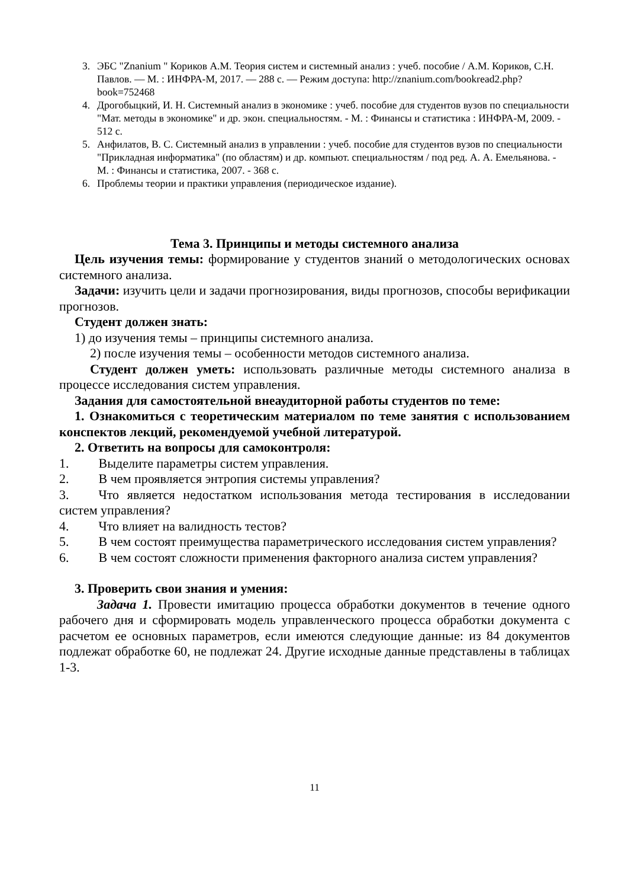3. ЭБС "Znanium " Кориков А.М. Теория систем и системный анализ : учеб. пособие / А.М. Кориков, С.Н. Павлов. — М. : ИНФРА-М, 2017. — 288 с. — Режим доступа: http://znanium.com/bookread2.php?book=752468
4. Дрогобыцкий, И. Н. Системный анализ в экономике : учеб. пособие для студентов вузов по специальности "Мат. методы в экономике" и др. экон. специальностям. - М. : Финансы и статистика : ИНФРА-М, 2009. - 512 с.
5. Анфилатов, В. С. Системный анализ в управлении : учеб. пособие для студентов вузов по специальности "Прикладная информатика" (по областям) и др. компьют. специальностям / под ред. А. А. Емельянова. - М. : Финансы и статистика, 2007. - 368 с.
6. Проблемы теории и практики управления (периодическое издание).
Тема 3. Принципы и методы системного анализа
Цель изучения темы: формирование у студентов знаний о методологических основах системного анализа.
Задачи: изучить цели и задачи прогнозирования, виды прогнозов, способы верификации прогнозов.
Студент должен знать:
1) до изучения темы – принципы системного анализа.
2) после изучения темы – особенности методов системного анализа.
Студент должен уметь: использовать различные методы системного анализа в процессе исследования систем управления.
Задания для самостоятельной внеаудиторной работы студентов по теме:
1. Ознакомиться с теоретическим материалом по теме занятия с использованием конспектов лекций, рекомендуемой учебной литературой.
2. Ответить на вопросы для самоконтроля:
1. Выделите параметры систем управления.
2. В чем проявляется энтропия системы управления?
3. Что является недостатком использования метода тестирования в исследовании систем управления?
4. Что влияет на валидность тестов?
5. В чем состоят преимущества параметрического исследования систем управления?
6. В чем состоят сложности применения факторного анализа систем управления?
3. Проверить свои знания и умения:
Задача 1. Провести имитацию процесса обработки документов в течение одного рабочего дня и сформировать модель управленческого процесса обработки документа с расчетом ее основных параметров, если имеются следующие данные: из 84 документов подлежат обработке 60, не подлежат 24. Другие исходные данные представлены в таблицах 1-3.
11